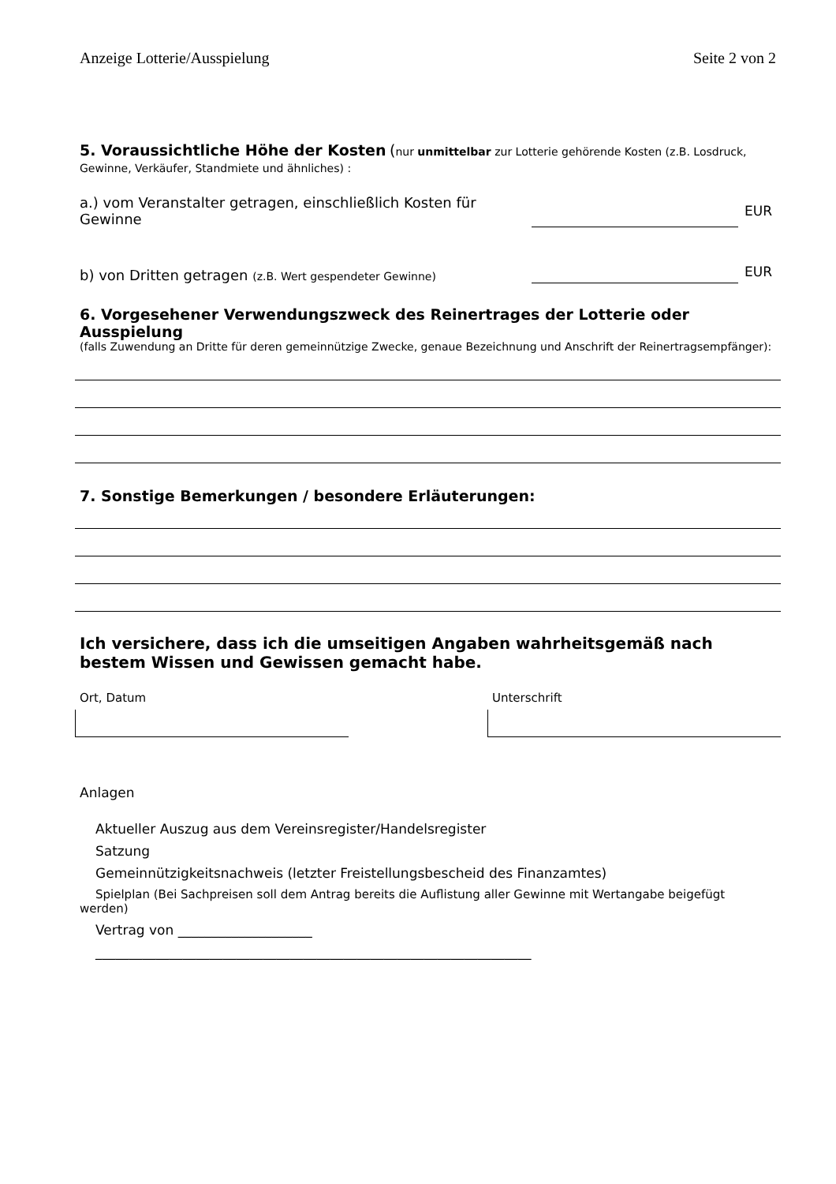Anzeige Lotterie/Ausspielung Seite 2 von 2
5. Voraussichtliche Höhe der Kosten (nur unmittelbar zur Lotterie gehörende Kosten (z.B. Losdruck, Gewinne, Verkäufer, Standmiete und ähnliches) :
a.) vom Veranstalter getragen, einschließlich Kosten für
Gewinne
EUR
b) von Dritten getragen (z.B. Wert gespendeter Gewinne)
EUR
6. Vorgesehener Verwendungszweck des Reinertrages der Lotterie oder Ausspielung
(falls Zuwendung an Dritte für deren gemeinnützige Zwecke, genaue Bezeichnung und Anschrift der Reinertragsempfänger):
7. Sonstige Bemerkungen / besondere Erläuterungen:
Ich versichere, dass ich die umseitigen Angaben wahrheitsgemäß nach bestem Wissen und Gewissen gemacht habe.
Ort, Datum Unterschrift
Anlagen
Aktueller Auszug aus dem Vereinsregister/Handelsregister
Satzung
Gemeinnützigkeitsnachweis (letzter Freistellungsbescheid des Finanzamtes)
Spielplan (Bei Sachpreisen soll dem Antrag bereits die Auflistung aller Gewinne mit Wertangabe beigefügt werden)
Vertrag von ____________________
_________________________________________________________________